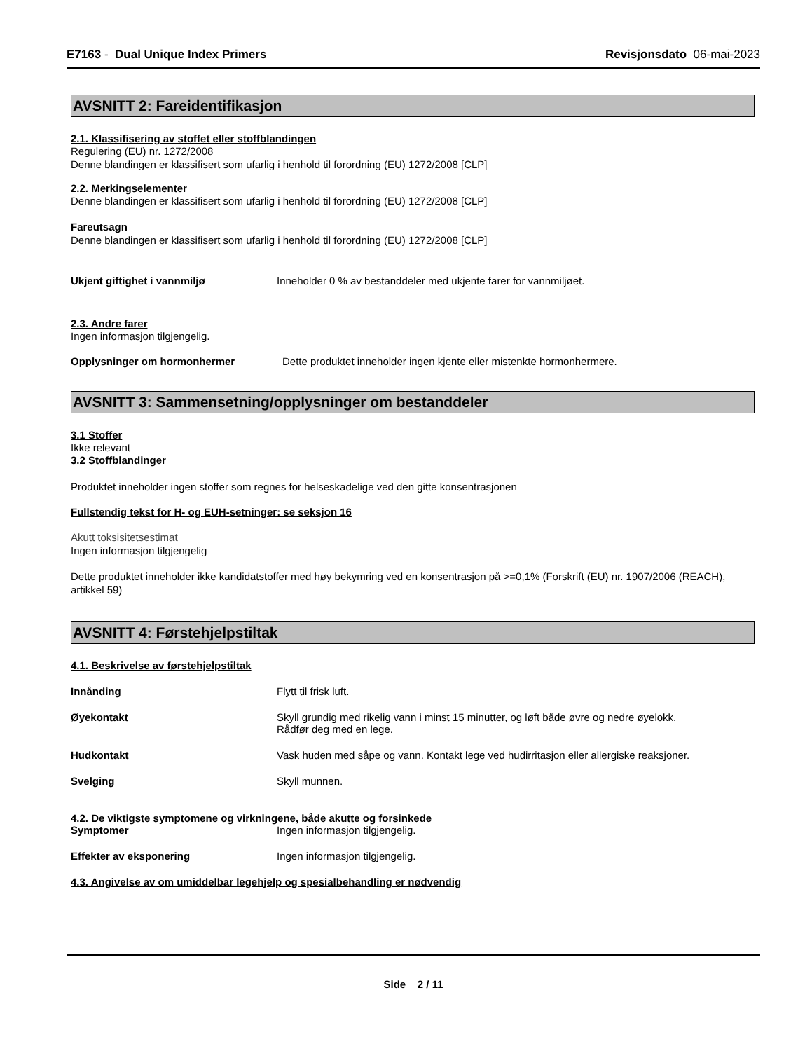E7163 - Dual Unique Index Primers Revisjonsdato 06-mai-2023
AVSNITT 2: Fareidentifikasjon
2.1. Klassifisering av stoffet eller stoffblandingen
Regulering (EU) nr. 1272/2008
Denne blandingen er klassifisert som ufarlig i henhold til forordning (EU) 1272/2008 [CLP]
2.2. Merkingselementer
Denne blandingen er klassifisert som ufarlig i henhold til forordning (EU) 1272/2008 [CLP]
Fareutsagn
Denne blandingen er klassifisert som ufarlig i henhold til forordning (EU) 1272/2008 [CLP]
Ukjent giftighet i vannmiljø Inneholder 0 % av bestanddeler med ukjente farer for vannmiljøet.
2.3. Andre farer
Ingen informasjon tilgjengelig.
Opplysninger om hormonhermer Dette produktet inneholder ingen kjente eller mistenkte hormonhermere.
AVSNITT 3: Sammensetning/opplysninger om bestanddeler
3.1 Stoffer
Ikke relevant
3.2 Stoffblandinger
Produktet inneholder ingen stoffer som regnes for helseskadelige ved den gitte konsentrasjonen
Fullstendig tekst for H- og EUH-setninger: se seksjon 16
Akutt toksisitetsestimat
Ingen informasjon tilgjengelig
Dette produktet inneholder ikke kandidatstoffer med høy bekymring ved en konsentrasjon på >=0,1% (Forskrift (EU) nr. 1907/2006 (REACH), artikkel 59)
AVSNITT 4: Førstehjelpstiltak
4.1. Beskrivelse av førstehjelpstiltak
Innånding Flytt til frisk luft.
Øyekontakt Skyll grundig med rikelig vann i minst 15 minutter, og løft både øvre og nedre øyelokk.
Rådfør deg med en lege.
Hudkontakt Vask huden med såpe og vann. Kontakt lege ved hudirritasjon eller allergiske reaksjoner.
Svelging Skyll munnen.
4.2. De viktigste symptomene og virkningene, både akutte og forsinkede
Symptomer Ingen informasjon tilgjengelig.
Effekter av eksponering Ingen informasjon tilgjengelig.
4.3. Angivelse av om umiddelbar legehjelp og spesialbehandling er nødvendig
Side 2 / 11